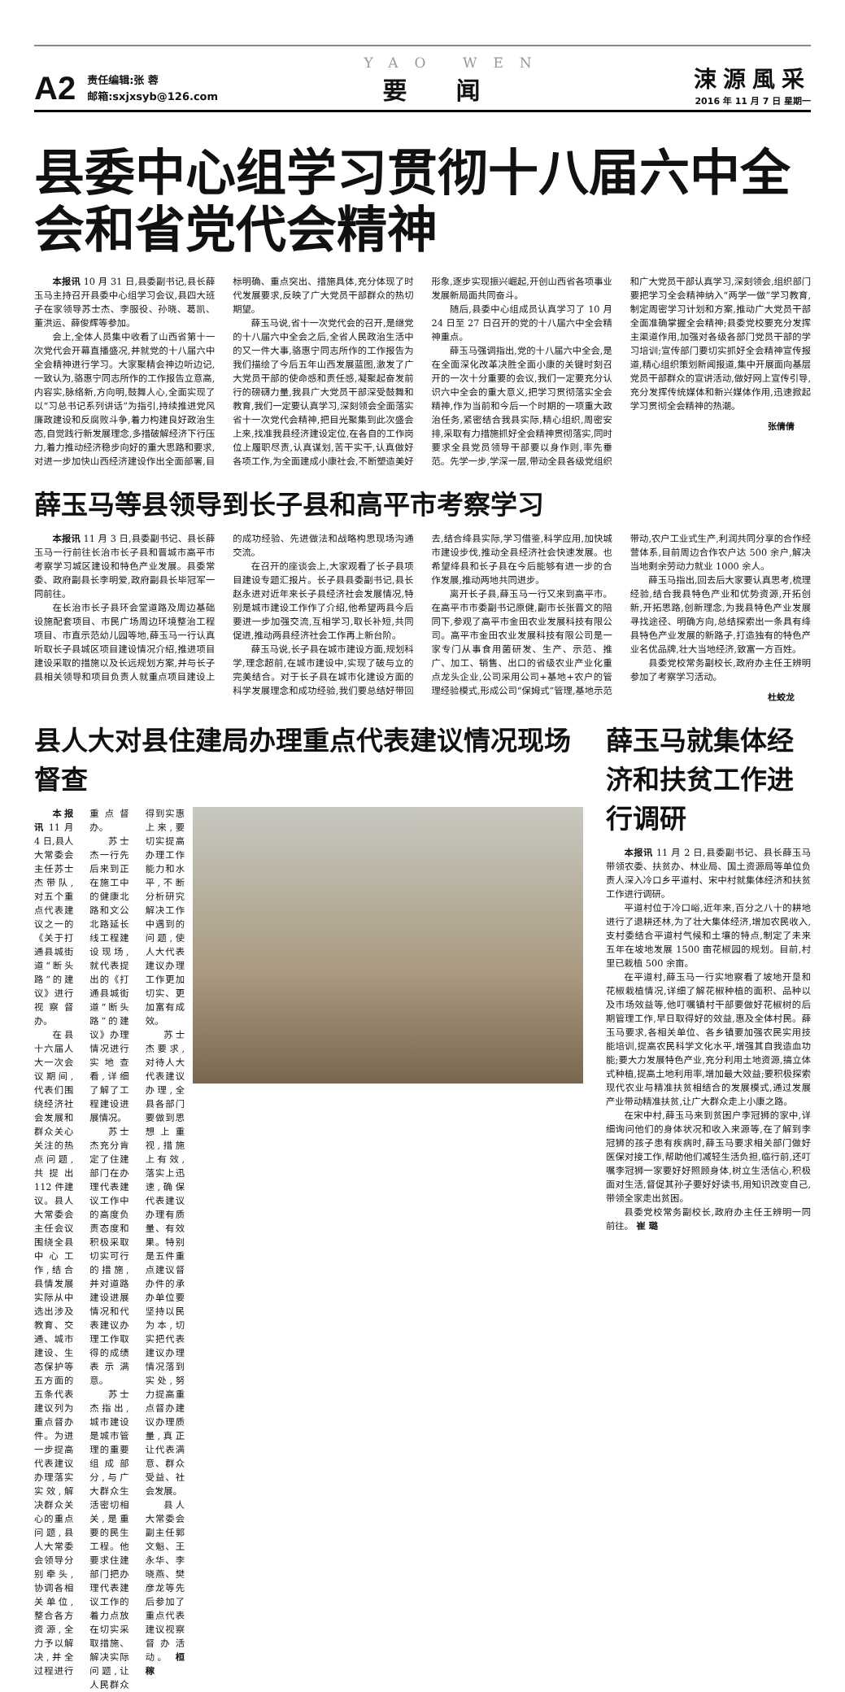A2
责任编辑:张 蓉
邮箱:sxjxsyb@126.com
YAO WEN
要闻
涑源風采
2016 年 11 月 7 日 星期一
县委中心组学习贯彻十八届六中全会和省党代会精神
本报讯 10 月 31 日,县委副书记,县长薛玉马主持召开县委中心组学习会议,县四大班子在家领导苏士杰、李服役、孙晓、葛凯、董洪运、薛俊辉等参加。
会上,全体人员集中收看了山西省第十一次党代会开幕直播盛况,并就党的十八届六中全会精神进行学习。大家聚精会神边听边记,一致认为,骆惠宁同志所作的工作报告立意高,内容实,脉络新,方向明,鼓舞人心,全面实现了以“习总书记系列讲话”为指引,持续推进党风廉政建设和反腐败斗争,着力构建良好政治生态,自觉践行新发展理念,多措破解经济下行压力,着力推动经济稳步向好的重大思路和要求,对进一步加快山西经济建设作出全面部署,目标明确、重点突出、措施具体,充分体现了时代发展要求,反映了广大党员干部群众的热切期望。
薛玉马说,省十一次党代会的召开,是继党的十八届六中全会之后,全省人民政治生活中的又一件大事,骆惠宁同志所作的工作报告为我们描绘了今后五年山西发展蓝图,激发了广大党员干部的使命感和责任感,凝聚起奋发前行的磅礴力量,我县广大党员干部深受鼓舞和教育,我们一定要认真学习,深刻领会全面落实省十一次党代会精神,把目光聚集到此次盛会上来,找准我县经济建设定位,在各自的工作岗位上履职尽责,认真谋划,苦干实干,认真做好各项工作,为全面建成小康社会,不断塑造美好形象,逐步实现振兴崛起,开创山西省各项事业发展新局面共同奋斗。
随后,县委中心组成员认真学习了 10 月 24 日至 27 日召开的党的十八届六中全会精神重点。
薛玉马强调指出,党的十八届六中全会,是在全面深化改革决胜全面小康的关键时刻召开的一次十分重要的会议,我们一定要充分认识六中全会的重大意义,把学习贯彻落实全会精神,作为当前和今后一个时期的一项重大政治任务,紧密结合我县实际,精心组织,周密安排,采取有力措施抓好全会精神贯彻落实,同时要求全县党员领导干部要以身作则,率先垂范。先学一步,学深一层,带动全县各级党组织和广大党员干部认真学习,深刻领会,组织部门要把学习全会精神纳入“两学一做”学习教育,制定周密学习计划和方案,推动广大党员干部全面准确掌握全会精神;县委党校要充分发挥主渠道作用,加强对各级各部门党员干部的学习培训;宣传部门要切实抓好全会精神宣传报道,精心组织策划新闻报道,集中开展面向基层党员干部群众的宣讲活动,做好网上宣传引导,充分发挥传统媒体和新兴媒体作用,迅速掀起学习贯彻全会精神的热潮。
张倩倩
薛玉马等县领导到长子县和高平市考察学习
本报讯 11 月 3 日,县委副书记、县长薛玉马一行前往长治市长子县和晋城市高平市考察学习城区建设和特色产业发展。县委常委、政府副县长李明爱,政府副县长毕冠军一同前往。
在长治市长子县环会堂道路及周边基础设施配套项目、市民广场周边环境整治工程项目、市直示范幼儿园等地,薛玉马一行认真听取长子县城区项目建设情况介绍,推进项目建设采取的措施以及长远规划方案,并与长子县相关领导和项目负责人就重点项目建设上的成功经验、先进做法和战略构思现场沟通交流。
在召开的座谈会上,大家观看了长子县项目建设专题汇报片。长子县县委副书记,县长赵永进对近年来长子县经济社会发展情况,特别是城市建设工作作了介绍,他希望两县今后要进一步加强交流,互相学习,取长补短,共同促进,推动两县经济社会工作再上新台阶。
薛玉马说,长子县在城市建设方面,规划科学,理念超前,在城市建设中,实现了破与立的完美结合。对于长子县在城市化建设方面的科学发展理念和成功经验,我们要总结好带回去,结合绛县实际,学习借鉴,科学应用,加快城市建设步伐,推动全县经济社会快速发展。也希望绛县和长子县在今后能够有进一步的合作发展,推动两地共同进步。
离开长子县,薛玉马一行又来到高平市。在高平市市委副书记原健,副市长张晋文的陪同下,参观了高平市金田农业发展科技有限公司。高平市金田农业发展科技有限公司是一家专门从事食用菌研发、生产、示范、推广、加工、销售、出口的省级农业产业化重点龙头企业,公司采用公司+基地+农户的管理经验模式,形成公司“保姆式”管理,基地示范带动,农户工业式生产,利润共同分享的合作经营体系,目前周边合作农户达 500 余户,解决当地剩余劳动力就业 1000 余人。
薛玉马指出,回去后大家要认真思考,梳理经验,结合我县特色产业和优势资源,开拓创新,开拓思路,创新理念,为我县特色产业发展寻找途径、明确方向,总结探索出一条具有绛县特色产业发展的新路子,打造独有的特色产业名优品牌,壮大当地经济,致富一方百姓。
县委党校常务副校长,政府办主任王辨明参加了考察学习活动。
杜蛟龙
县人大对县住建局办理重点代表建议情况现场督查
本报讯 11 月 4 日,县人大常委会主任苏士杰带队,对五个重点代表建议之一的《关于打通县城街道“断头路”的建议》进行视察督办。
在县十六届人大一次会议期间,代表们围绕经济社会发展和群众关心关注的热点问题,共提出 112 件建议。县人大常委会主任会议围绕全县中心工作,结合县情发展实际从中选出涉及教育、交通、城市建设、生态保护等五方面的五条代表建议列为重点督办件。为进一步提高代表建议办理落实实效,解决群众关心的重点问题,县人大常委会领导分别牵头,协调各相关单位,整合各方资源,全力予以解决,并全过程进行重点督办。
苏士杰一行先后来到正在施工中的健康北路和文公北路延长线工程建设现场,就代表提出的《打通县城街道“断头路”的建议》办理情况进行实地查看,详细了解了工程建设进展情况。
苏士杰充分肯定了住建部门在办理代表建议工作中的高度负责态度和积极采取切实可行的措施,并对道路建设进展情况和代表建议办理工作取得的成绩表示满意。
苏士杰指出,城市建设是城市管理的重要组成部分,与广大群众生活密切相关,是重要的民生工程。他要求住建部门把办理代表建议工作的着力点放在切实采取措施、解决实际问题,让人民群众得到实惠上来,要切实提高办理工作能力和水平,不断分析研究解决工作中遇到的问题,使人大代表建议办理工作更加切实、更加富有成效。
苏士杰要求,对待人大代表建议办理,全县各部门要做到思想上重视,措施上有效,落实上迅速,确保代表建议办理有质量、有效果。特别是五件重点建议督办件的承办单位要坚持以民为本,切实把代表建议办理情况落到实处,努力提高重点督办建议办理质量,真正让代表满意、群众受益、社会发展。
县人大常委会副主任郭文魁、王永华、李晓燕、樊彦龙等先后参加了重点代表建议视察督办活动。 桓 稼
薛玉马就集体经济和扶贫工作进行调研
本报讯 11 月 2 日,县委副书记、县长薛玉马带领农委、扶贫办、林业局、国土资源局等单位负责人深入冷口乡平道村、宋中村就集体经济和扶贫工作进行调研。
平道村位于冷口峪,近年来,百分之八十的耕地进行了退耕还林,为了壮大集体经济,增加农民收入,支村委结合平道村气候和土壤的特点,制定了未来五年在坡地发展 1500 亩花椒园的规划。目前,村里已栽植 500 余亩。
在平道村,薛玉马一行实地察看了坡地开垦和花椒栽植情况,详细了解花椒种植的面积、品种以及市场效益等,他叮嘱镇村干部要做好花椒树的后期管理工作,早日取得好的效益,惠及全体村民。薛玉马要求,各相关单位、各乡镇要加强农民实用技能培训,提高农民科学文化水平,增强其自我造血功能;要大力发展特色产业,充分利用土地资源,搞立体式种植,提高土地利用率,增加最大效益;要积极探索现代农业与精准扶贫相结合的发展模式,通过发展产业带动精准扶贫,让广大群众走上小康之路。
在宋中村,薛玉马来到贫困户李冠狮的家中,详细询问他们的身体状况和收入来源等,在了解到李冠狮的孩子患有疾病时,薛玉马要求相关部门做好医保对接工作,帮助他们减轻生活负担,临行前,还叮嘱李冠狮一家要好好照顾身体,树立生活信心,积极面对生活,督促其孙子要好好读书,用知识改变自己,带领全家走出贫困。
县委党校常务副校长,政府办主任王辨明一同前往。 崔 璐